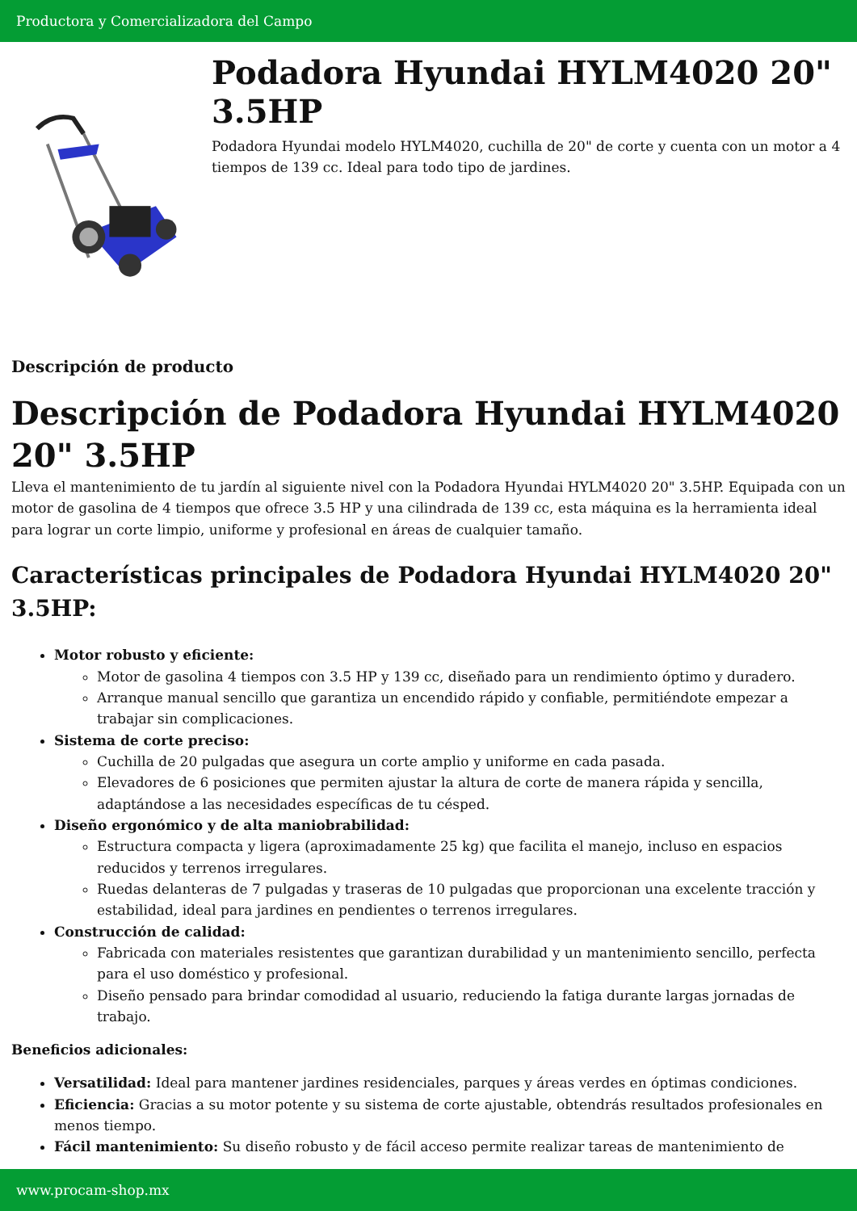Productora y Comercializadora del Campo
Podadora Hyundai HYLM4020 20" 3.5HP
Podadora Hyundai modelo HYLM4020, cuchilla de 20" de corte y cuenta con un motor a 4 tiempos de 139 cc. Ideal para todo tipo de jardines.
Descripción de producto
Descripción de Podadora Hyundai HYLM4020 20" 3.5HP
Lleva el mantenimiento de tu jardín al siguiente nivel con la Podadora Hyundai HYLM4020 20" 3.5HP. Equipada con un motor de gasolina de 4 tiempos que ofrece 3.5 HP y una cilindrada de 139 cc, esta máquina es la herramienta ideal para lograr un corte limpio, uniforme y profesional en áreas de cualquier tamaño.
Características principales de Podadora Hyundai HYLM4020 20" 3.5HP:
Motor robusto y eficiente:
Motor de gasolina 4 tiempos con 3.5 HP y 139 cc, diseñado para un rendimiento óptimo y duradero.
Arranque manual sencillo que garantiza un encendido rápido y confiable, permitiéndote empezar a trabajar sin complicaciones.
Sistema de corte preciso:
Cuchilla de 20 pulgadas que asegura un corte amplio y uniforme en cada pasada.
Elevadores de 6 posiciones que permiten ajustar la altura de corte de manera rápida y sencilla, adaptándose a las necesidades específicas de tu césped.
Diseño ergonómico y de alta maniobrabilidad:
Estructura compacta y ligera (aproximadamente 25 kg) que facilita el manejo, incluso en espacios reducidos y terrenos irregulares.
Ruedas delanteras de 7 pulgadas y traseras de 10 pulgadas que proporcionan una excelente tracción y estabilidad, ideal para jardines en pendientes o terrenos irregulares.
Construcción de calidad:
Fabricada con materiales resistentes que garantizan durabilidad y un mantenimiento sencillo, perfecta para el uso doméstico y profesional.
Diseño pensado para brindar comodidad al usuario, reduciendo la fatiga durante largas jornadas de trabajo.
Beneficios adicionales:
Versatilidad: Ideal para mantener jardines residenciales, parques y áreas verdes en óptimas condiciones.
Eficiencia: Gracias a su motor potente y su sistema de corte ajustable, obtendrás resultados profesionales en menos tiempo.
Fácil mantenimiento: Su diseño robusto y de fácil acceso permite realizar tareas de mantenimiento de
www.procam-shop.mx